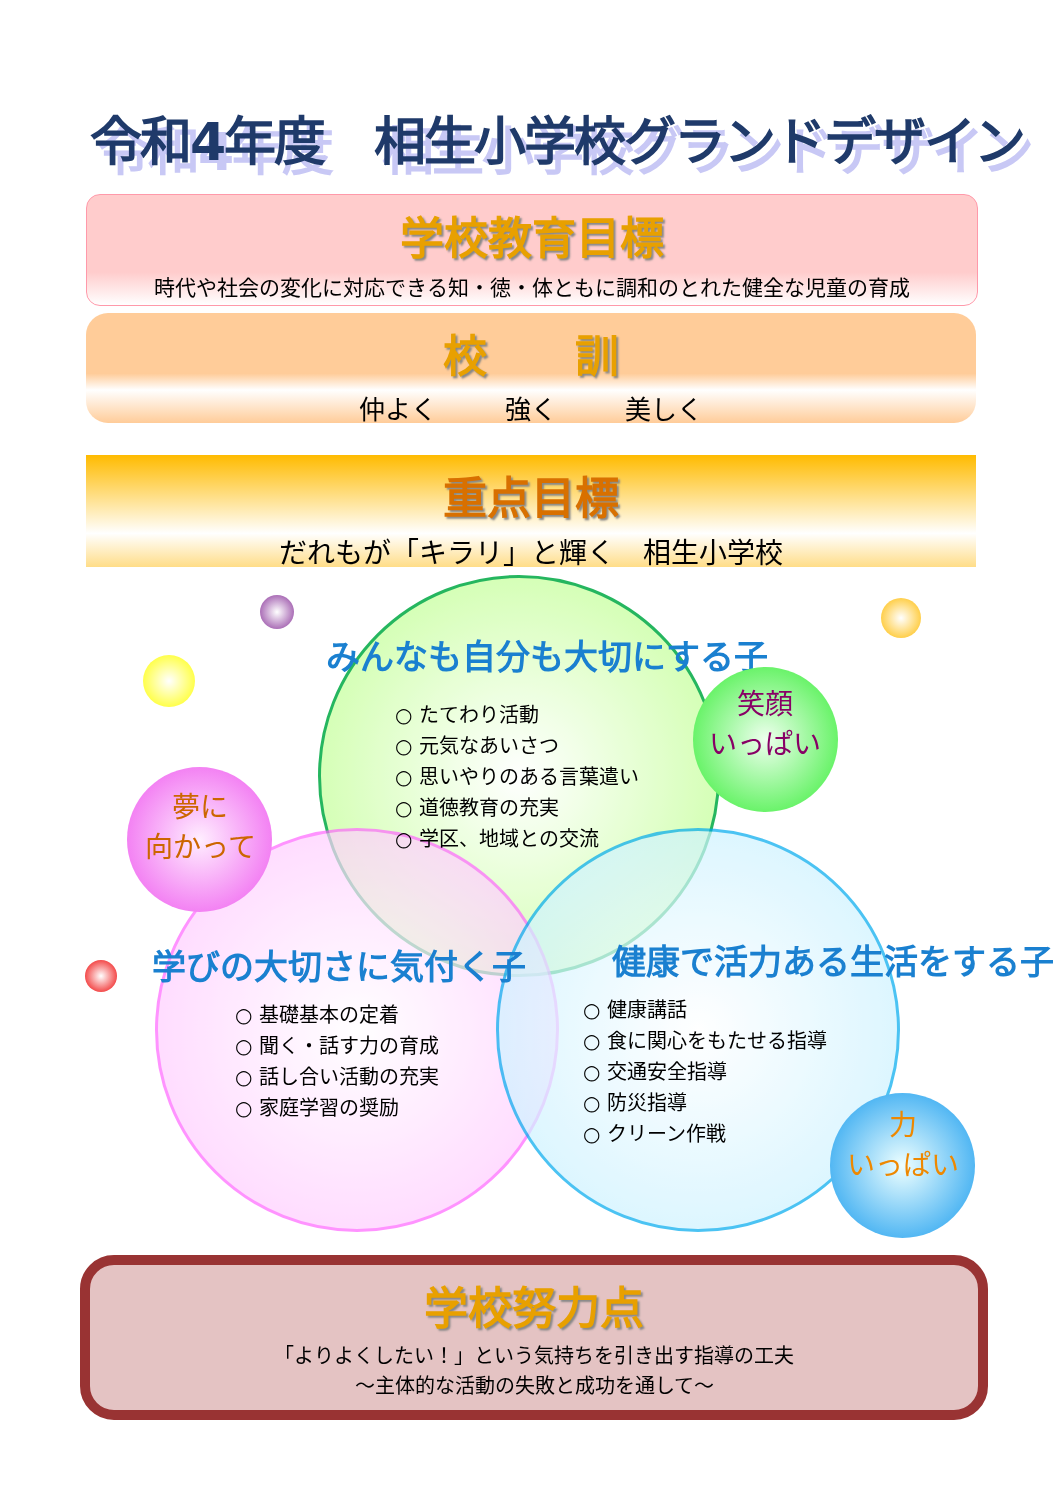令和4年度　相生小学校グランドデザイン
学校教育目標
時代や社会の変化に対応できる知・徳・体ともに調和のとれた健全な児童の育成
校　　訓
仲よく 強く 美しく
重点目標
だれもが「キラリ」と輝く　相生小学校
みんなも自分も大切にする子
○ たてわり活動
○ 元気なあいさつ
○ 思いやりのある言葉遣い
○ 道徳教育の充実
○ 学区、地域との交流
学びの大切さに気付く子
○ 基礎基本の定着
○ 聞く・話す力の育成
○ 話し合い活動の充実
○ 家庭学習の奨励
健康で活力ある生活をする子
○ 健康講話
○ 食に関心をもたせる指導
○ 交通安全指導
○ 防災指導
○ クリーン作戦
笑顔
いっぱい
夢に
向かって
力
いっぱい
学校努力点
「よりよくしたい！」という気持ちを引き出す指導の工夫
～主体的な活動の失敗と成功を通して～